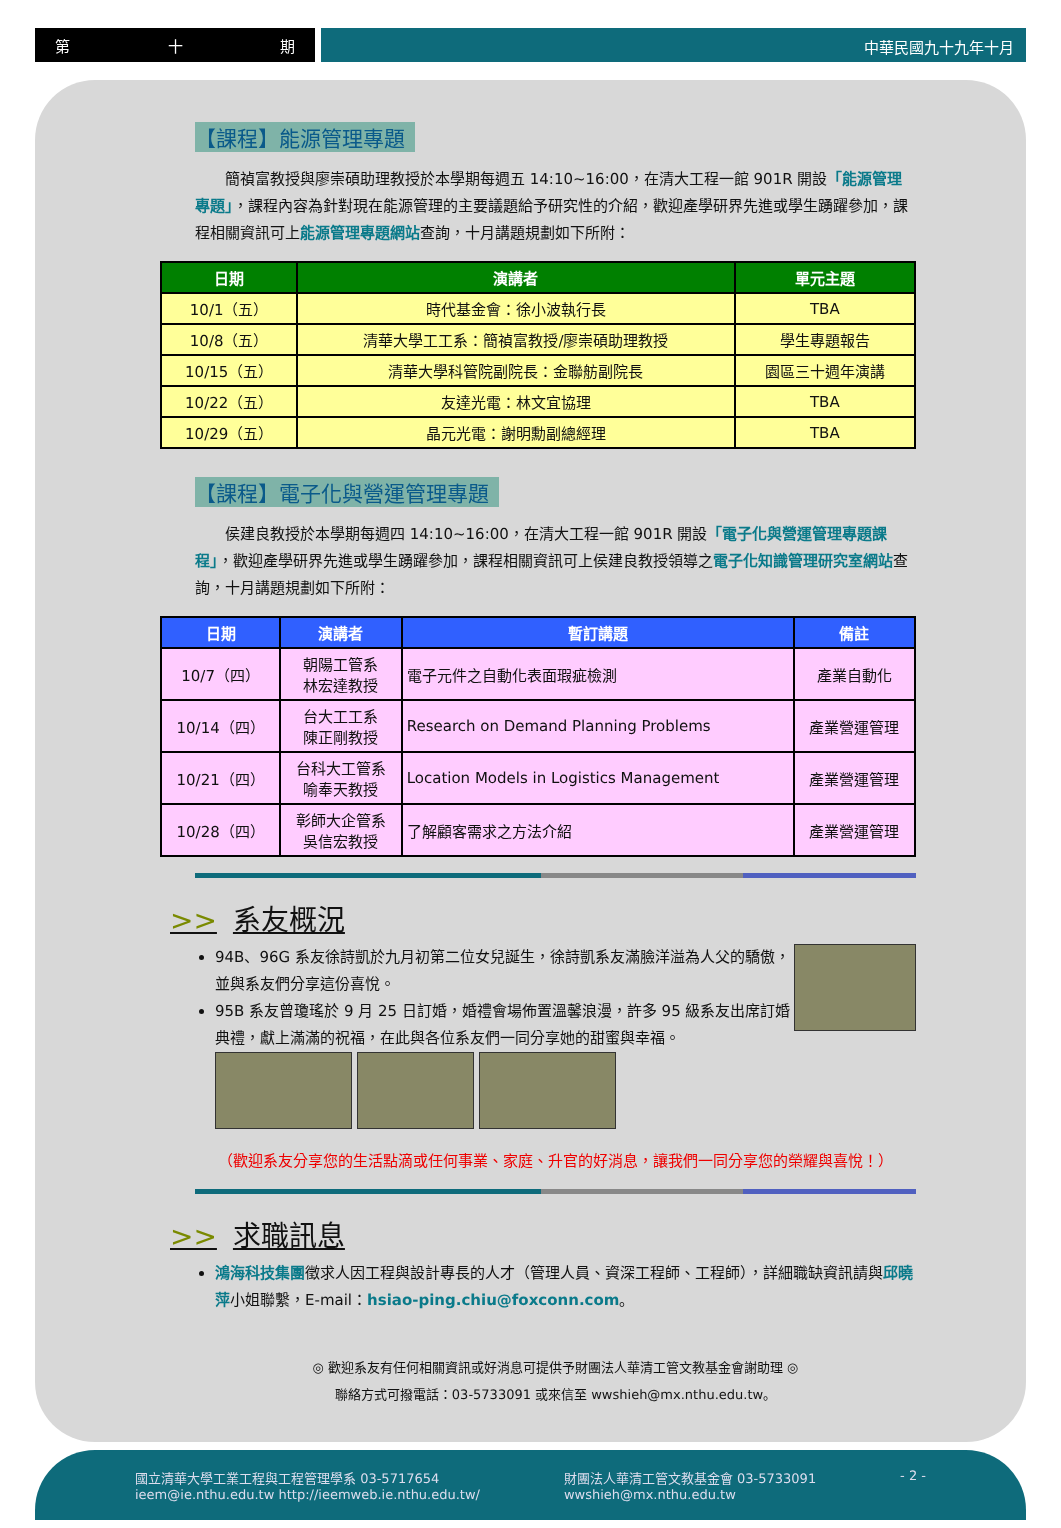第 十 期
中華民國九十九年十月
【課程】能源管理專題
　　簡禎富教授與廖崇碩助理教授於本學期每週五 14:10~16:00，在清大工程一館 901R 開設「能源管理專題」，課程內容為針對現在能源管理的主要議題給予研究性的介紹，歡迎產學研界先進或學生踴躍參加，課程相關資訊可上能源管理專題網站查詢，十月講題規劃如下所附：
| 日期 | 演講者 | 單元主題 |
| --- | --- | --- |
| 10/1（五） | 時代基金會：徐小波執行長 | TBA |
| 10/8（五） | 清華大學工工系：簡禎富教授/廖崇碩助理教授 | 學生專題報告 |
| 10/15（五） | 清華大學科管院副院長：金聯舫副院長 | 園區三十週年演講 |
| 10/22（五） | 友達光電：林文宜協理 | TBA |
| 10/29（五） | 晶元光電：謝明勳副總經理 | TBA |
【課程】電子化與營運管理專題
　　侯建良教授於本學期每週四 14:10~16:00，在清大工程一館 901R 開設「電子化與營運管理專題課程」，歡迎產學研界先進或學生踴躍參加，課程相關資訊可上侯建良教授領導之電子化知識管理研究室網站查詢，十月講題規劃如下所附：
| 日期 | 演講者 | 暫訂講題 | 備註 |
| --- | --- | --- | --- |
| 10/7（四） | 朝陽工管系 林宏達教授 | 電子元件之自動化表面瑕疵檢測 | 產業自動化 |
| 10/14（四） | 台大工工系 陳正剛教授 | Research on Demand Planning Problems | 產業營運管理 |
| 10/21（四） | 台科大工管系 喻奉天教授 | Location Models in Logistics Management | 產業營運管理 |
| 10/28（四） | 彰師大企管系 吳信宏教授 | 了解顧客需求之方法介紹 | 產業營運管理 |
>> 系友概況
94B、96G 系友徐詩凱於九月初第二位女兒誕生，徐詩凱系友滿臉洋溢為人父的驕傲，並與系友們分享這份喜悅。
95B 系友曾瓊瑤於 9 月 25 日訂婚，婚禮會場佈置溫馨浪漫，許多 95 級系友出席訂婚典禮，獻上滿滿的祝福，在此與各位系友們一同分享她的甜蜜與幸福。
（歡迎系友分享您的生活點滴或任何事業、家庭、升官的好消息，讓我們一同分享您的榮耀與喜悅！）
>> 求職訊息
鴻海科技集團徵求人因工程與設計專長的人才（管理人員、資深工程師、工程師），詳細職缺資訊請與邱曉萍小姐聯繫，E-mail：hsiao-ping.chiu@foxconn.com。
◎ 歡迎系友有任何相關資訊或好消息可提供予財團法人華清工管文教基金會謝助理 ◎
聯絡方式可撥電話：03-5733091 或來信至 wwshieh@mx.nthu.edu.tw。
國立清華大學工業工程與工程管理學系 03-5717654
ieem@ie.nthu.edu.tw http://ieemweb.ie.nthu.edu.tw/
財團法人華清工管文教基金會 03-5733091
wwshieh@mx.nthu.edu.tw
- 2 -